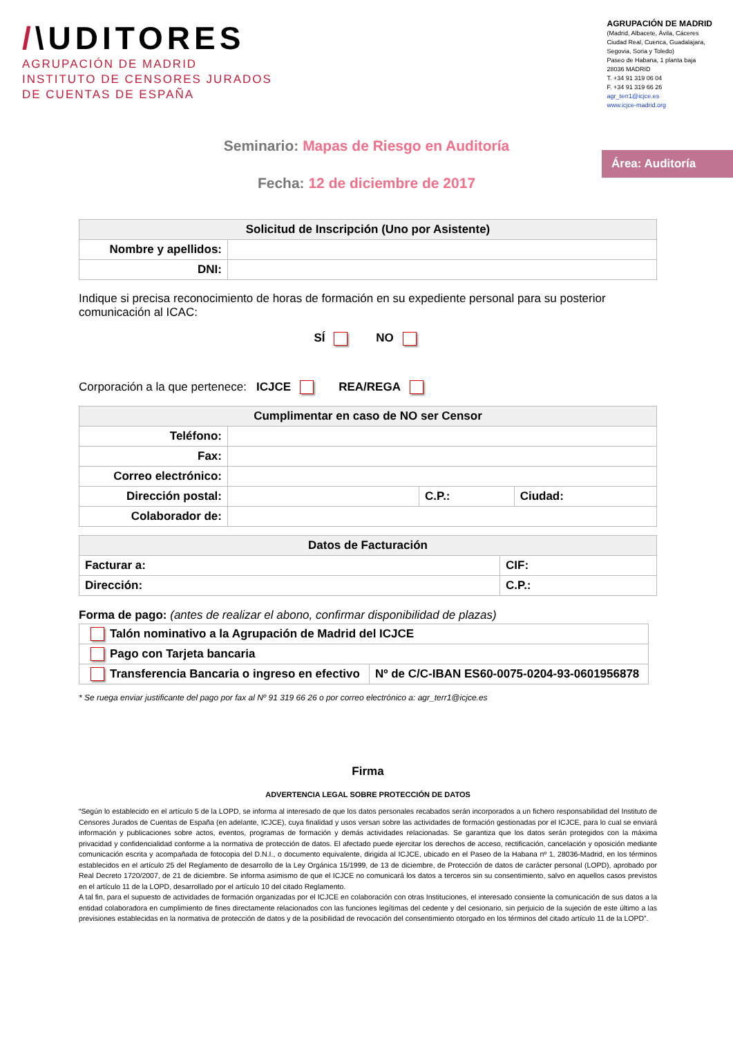/\UDITORES
AGRUPACIÓN DE MADRID
INSTITUTO DE CENSORES JURADOS
DE CUENTAS DE ESPAÑA
AGRUPACIÓN DE MADRID
(Madrid, Albacete, Ávila, Cáceres
Ciudad Real, Cuenca, Guadalajara,
Segovia, Soria y Toledo)
Paseo de Habana, 1 planta baja
28036 MADRID
T. +34 91 319 06 04
F. +34 91 319 66 26
agr_terr1@icjce.es
www.icjce-madrid.org
Área: Auditoría
Seminario: Mapas de Riesgo en Auditoría
Fecha: 12 de diciembre de 2017
| Solicitud de Inscripción (Uno por Asistente) | |
| --- | --- |
| Nombre y apellidos: | |
| DNI: | |
Indique si precisa reconocimiento de horas de formación en su expediente personal para su posterior comunicación al ICAC:
SÍ NO
Corporación a la que pertenece: ICJCE REA/REGA
| Cumplimentar en caso de NO ser Censor | | | |
| --- | --- | --- | --- |
| Teléfono: | | | |
| Fax: | | | |
| Correo electrónico: | | | |
| Dirección postal: | | C.P.: | Ciudad: |
| Colaborador de: | | | |
| Datos de Facturación | |
| --- | --- |
| Facturar a: | CIF: |
| Dirección: | C.P.: |
Forma de pago: (antes de realizar el abono, confirmar disponibilidad de plazas)
| Talón nominativo a la Agrupación de Madrid del ICJCE | |
| Pago con Tarjeta bancaria | |
| Transferencia Bancaria o ingreso en efectivo | Nº de C/C-IBAN ES60-0075-0204-93-0601956878 |
* Se ruega enviar justificante del pago por fax al Nº 91 319 66 26 o por correo electrónico a: agr_terr1@icjce.es
Firma
ADVERTENCIA LEGAL SOBRE PROTECCIÓN DE DATOS
“Según lo establecido en el artículo 5 de la LOPD, se informa al interesado de que los datos personales recabados serán incorporados a un fichero responsabilidad del Instituto de Censores Jurados de Cuentas de España (en adelante, ICJCE), cuya finalidad y usos versan sobre las actividades de formación gestionadas por el ICJCE, para lo cual se enviará información y publicaciones sobre actos, eventos, programas de formación y demás actividades relacionadas. Se garantiza que los datos serán protegidos con la máxima privacidad y confidencialidad conforme a la normativa de protección de datos. El afectado puede ejercitar los derechos de acceso, rectificación, cancelación y oposición mediante comunicación escrita y acompañada de fotocopia del D.N.I., o documento equivalente, dirigida al ICJCE, ubicado en el Paseo de la Habana nº 1, 28036-Madrid, en los términos establecidos en el artículo 25 del Reglamento de desarrollo de la Ley Orgánica 15/1999, de 13 de diciembre, de Protección de datos de carácter personal (LOPD), aprobado por Real Decreto 1720/2007, de 21 de diciembre. Se informa asimismo de que el ICJCE no comunicará los datos a terceros sin su consentimiento, salvo en aquellos casos previstos en el artículo 11 de la LOPD, desarrollado por el artículo 10 del citado Reglamento.
A tal fin, para el supuesto de actividades de formación organizadas por el ICJCE en colaboración con otras Instituciones, el interesado consiente la comunicación de sus datos a la entidad colaboradora en cumplimiento de fines directamente relacionados con las funciones legítimas del cedente y del cesionario, sin perjuicio de la sujeción de este último a las previsiones establecidas en la normativa de protección de datos y de la posibilidad de revocación del consentimiento otorgado en los términos del citado artículo 11 de la LOPD”.